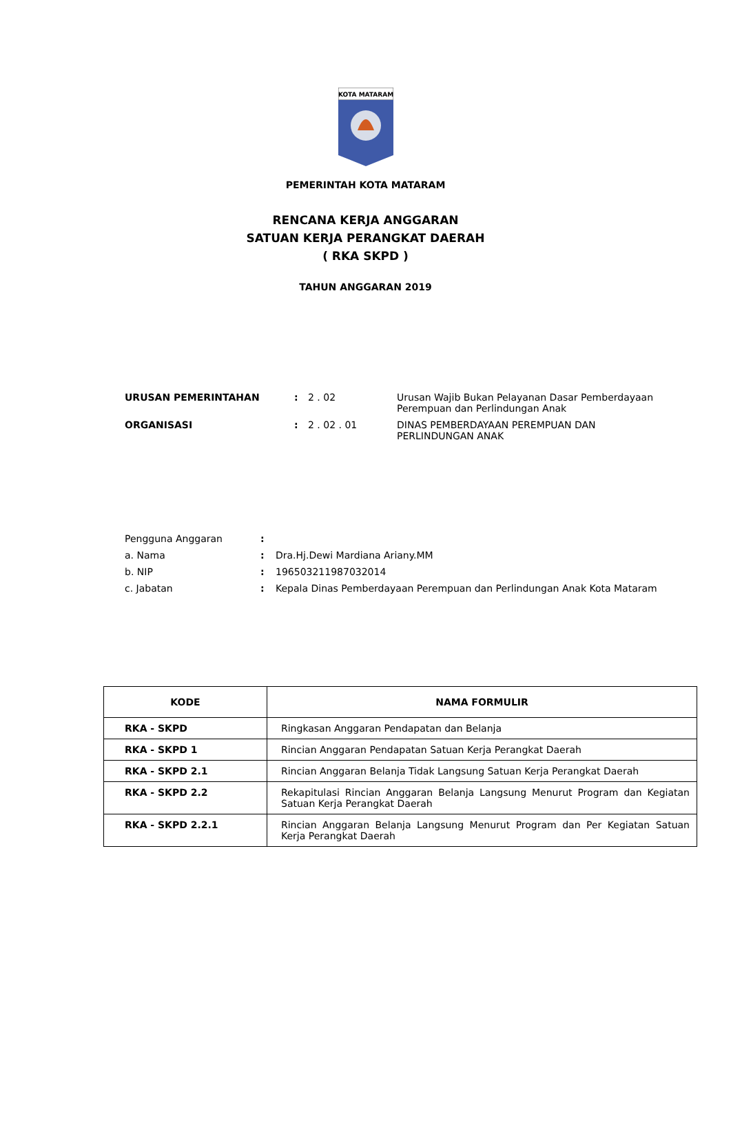KOTA MATARAM
PEMERINTAH KOTA MATARAM
RENCANA KERJA ANGGARAN
SATUAN KERJA PERANGKAT DAERAH
( RKA SKPD )
TAHUN ANGGARAN 2019
| URUSAN PEMERINTAHAN | : | 2 . 02 | Urusan Wajib Bukan Pelayanan Dasar Pemberdayaan Perempuan dan Perlindungan Anak |
| ORGANISASI | : | 2 . 02 . 01 | DINAS PEMBERDAYAAN PEREMPUAN DAN PERLINDUNGAN ANAK |
| Pengguna Anggaran | : | |
| a. Nama | : | Dra.Hj.Dewi Mardiana Ariany.MM |
| b. NIP | : | 196503211987032014 |
| c. Jabatan | : | Kepala Dinas Pemberdayaan Perempuan dan Perlindungan Anak Kota Mataram |
| KODE | NAMA FORMULIR |
| --- | --- |
| RKA - SKPD | Ringkasan Anggaran Pendapatan dan Belanja |
| RKA - SKPD 1 | Rincian Anggaran Pendapatan Satuan Kerja Perangkat Daerah |
| RKA - SKPD 2.1 | Rincian Anggaran Belanja Tidak Langsung Satuan Kerja Perangkat Daerah |
| RKA - SKPD 2.2 | Rekapitulasi Rincian Anggaran Belanja Langsung Menurut Program dan Kegiatan Satuan Kerja Perangkat Daerah |
| RKA - SKPD 2.2.1 | Rincian Anggaran Belanja Langsung Menurut Program dan Per Kegiatan Satuan Kerja Perangkat Daerah |